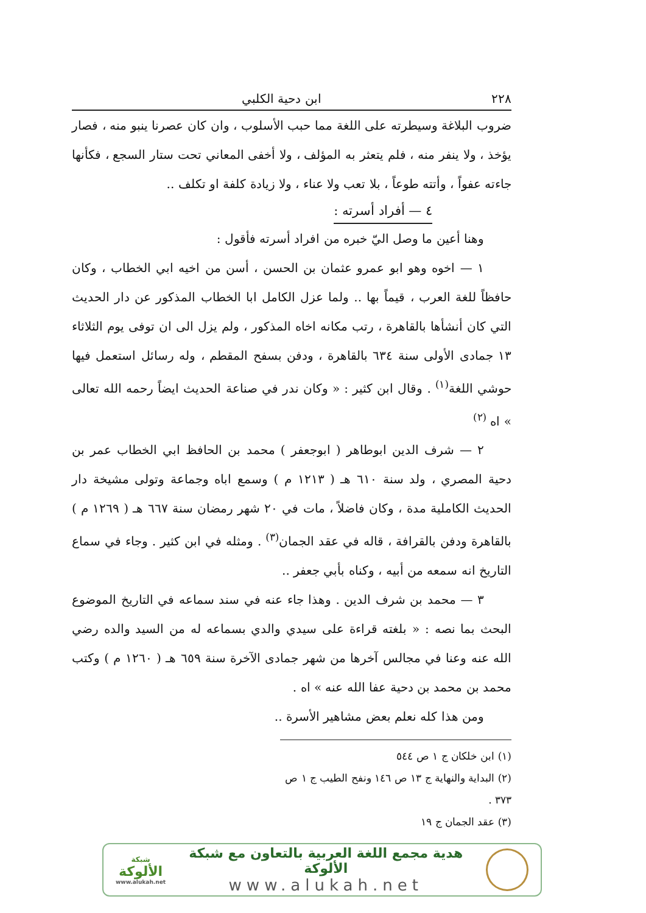٢٢٨ ابن دحية الكلبي
ضروب البلاغة وسيطرته على اللغة مما حبب الأسلوب ، وان كان عصرنا ينبو منه ، فصار يؤخذ ، ولا ينفر منه ، فلم يتعثر به المؤلف ، ولا أخفى المعاني تحت ستار السجع ، فكأنها جاءته عفواً ، وأتته طوعاً ، بلا تعب ولا عناء ، ولا زيادة كلفة او تكلف ..
٤ — أفراد أسرته :
وهنا أعين ما وصل اليّ خبره من افراد أسرته فأقول :
١ — اخوه وهو ابو عمرو عثمان بن الحسن ، أسن من اخيه ابي الخطاب ، وكان حافظاً للغة العرب ، قيماً بها .. ولما عزل الكامل ابا الخطاب المذكور عن دار الحديث التي كان أنشأها بالقاهرة ، رتب مكانه اخاه المذكور ، ولم يزل الى ان توفى يوم الثلاثاء ١٣ جمادى الأولى سنة ٦٣٤ بالقاهرة ، ودفن بسفح المقطم ، وله رسائل استعمل فيها حوشي اللغة<sup>(١)</sup> . وقال ابن كثير : « وكان ندر في صناعة الحديث ايضاً رحمه الله تعالى » اه <sup>(٢)</sup>
٢ — شرف الدين ابوطاهر ( ابوجعفر ) محمد بن الحافظ ابي الخطاب عمر بن دحية المصري ، ولد سنة ٦١٠ هـ ( ١٢١٣ م ) وسمع اباه وجماعة وتولى مشيخة دار الحديث الكاملية مدة ، وكان فاضلاً ، مات في ٢٠ شهر رمضان سنة ٦٦٧ هـ ( ١٢٦٩ م ) بالقاهرة ودفن بالقرافة ، قاله في عقد الجمان<sup>(٣)</sup> . ومثله في ابن كثير . وجاء في سماع التاريخ انه سمعه من أبيه ، وكناه بأبي جعفر ..
٣ — محمد بن شرف الدين . وهذا جاء عنه في سند سماعه في التاريخ الموضوع البحث بما نصه : « بلغته قراءة على سيدي والدي بسماعه له من السيد والده رضي الله عنه وعنا في مجالس آخرها من شهر جمادى الآخرة سنة ٦٥٩ هـ ( ١٢٦٠ م ) وكتب محمد بن محمد بن دحية عفا الله عنه » اه .
ومن هذا كله نعلم بعض مشاهير الأسرة ..
(١) ابن خلكان ج ١ ص ٥٤٤
(٢) البداية والنهاية ج ١٣ ص ١٤٦ ونفح الطيب ج ١ ص ٣٧٣ .
(٣) عقد الجمان ج ١٩
هدية مجمع اللغة العربية بالتعاون مع شبكة الألوكة
www.alukah.net
شبكة
الألوكة
www.alukah.net